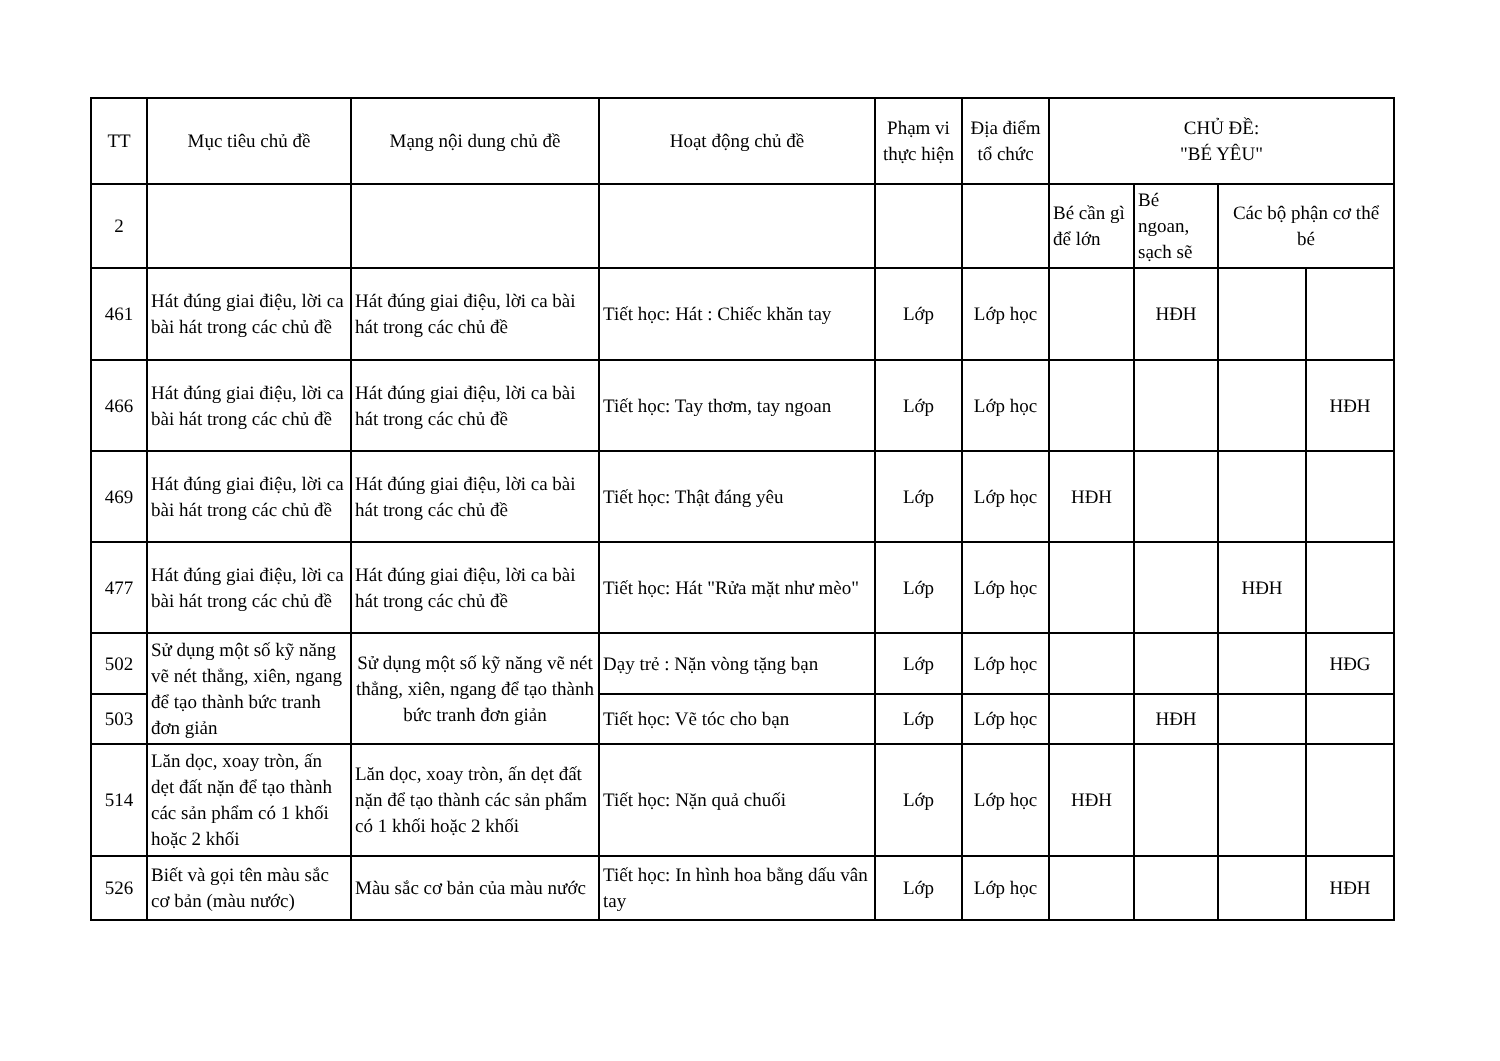| TT | Mục tiêu chủ đề | Mạng nội dung chủ đề | Hoạt động chủ đề | Phạm vi thực hiện | Địa điểm tổ chức | CHỦ ĐỀ: "BÉ YÊU" | | | |
| --- | --- | --- | --- | --- | --- | --- | --- | --- | --- |
| 2 | | | | | | Bé cần gì để lớn | Bé ngoan, sạch sẽ | Các bộ phận cơ thể bé | |
| 461 | Hát đúng giai điệu, lời ca bài hát trong các chủ đề | Hát đúng giai điệu, lời ca bài hát trong các chủ đề | Tiết học: Hát : Chiếc khăn tay | Lớp | Lớp học | | HĐH | | |
| 466 | Hát đúng giai điệu, lời ca bài hát trong các chủ đề | Hát đúng giai điệu, lời ca bài hát trong các chủ đề | Tiết học: Tay thơm, tay ngoan | Lớp | Lớp học | | | | HĐH |
| 469 | Hát đúng giai điệu, lời ca bài hát trong các chủ đề | Hát đúng giai điệu, lời ca bài hát trong các chủ đề | Tiết học: Thật đáng yêu | Lớp | Lớp học | HĐH | | | |
| 477 | Hát đúng giai điệu, lời ca bài hát trong các chủ đề | Hát đúng giai điệu, lời ca bài hát trong các chủ đề | Tiết học: Hát "Rửa mặt như mèo" | Lớp | Lớp học | | | HĐH | |
| 502 | Sử dụng một số kỹ năng vẽ nét thẳng, xiên, ngang để tạo thành bức tranh đơn giản | Sử dụng một số kỹ năng vẽ nét thẳng, xiên, ngang để tạo thành bức tranh đơn giản | Dạy trẻ : Nặn vòng tặng bạn | Lớp | Lớp học | | | | HĐG |
| 503 | | | Tiết học: Vẽ tóc cho bạn | Lớp | Lớp học | | HĐH | | |
| 514 | Lăn dọc, xoay tròn, ấn dẹt đất nặn để tạo thành các sản phẩm có 1 khối hoặc 2 khối | Lăn dọc, xoay tròn, ấn dẹt đất nặn để tạo thành các sản phẩm có 1 khối hoặc 2 khối | Tiết học: Nặn quả chuối | Lớp | Lớp học | HĐH | | | |
| 526 | Biết và gọi tên màu sắc cơ bản (màu nước) | Màu sắc cơ bản của màu nước | Tiết học: In hình hoa bằng dấu vân tay | Lớp | Lớp học | | | | HĐH |